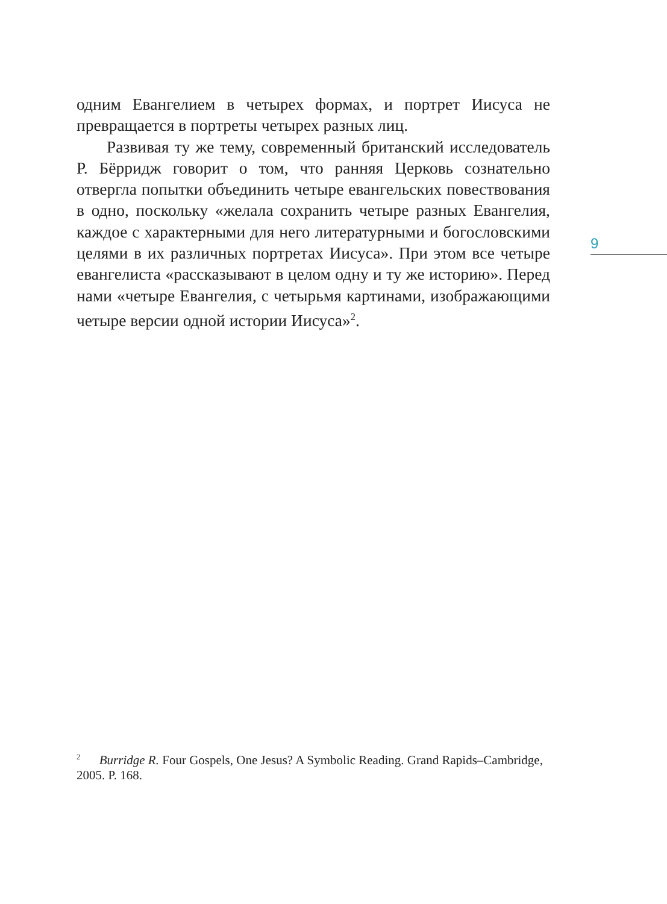одним Евангелием в четырех формах, и портрет Иисуса не превращается в портреты четырех разных лиц.
Развивая ту же тему, современный британский исследователь Р. Бёрридж говорит о том, что ранняя Церковь сознательно отвергла попытки объединить четыре евангельских повествования в одно, поскольку «желала сохранить четыре разных Евангелия, каждое с характерными для него литературными и богословскими целями в их различных портретах Иисуса». При этом все четыре евангелиста «рассказывают в целом одну и ту же историю». Перед нами «четыре Евангелия, с четырьмя картинами, изображающими четыре версии одной истории Иисуса»<sup>2</sup>.
9
<sup>2</sup> Burridge R. Four Gospels, One Jesus? A Symbolic Reading. Grand Rapids–Cambridge, 2005. P. 168.